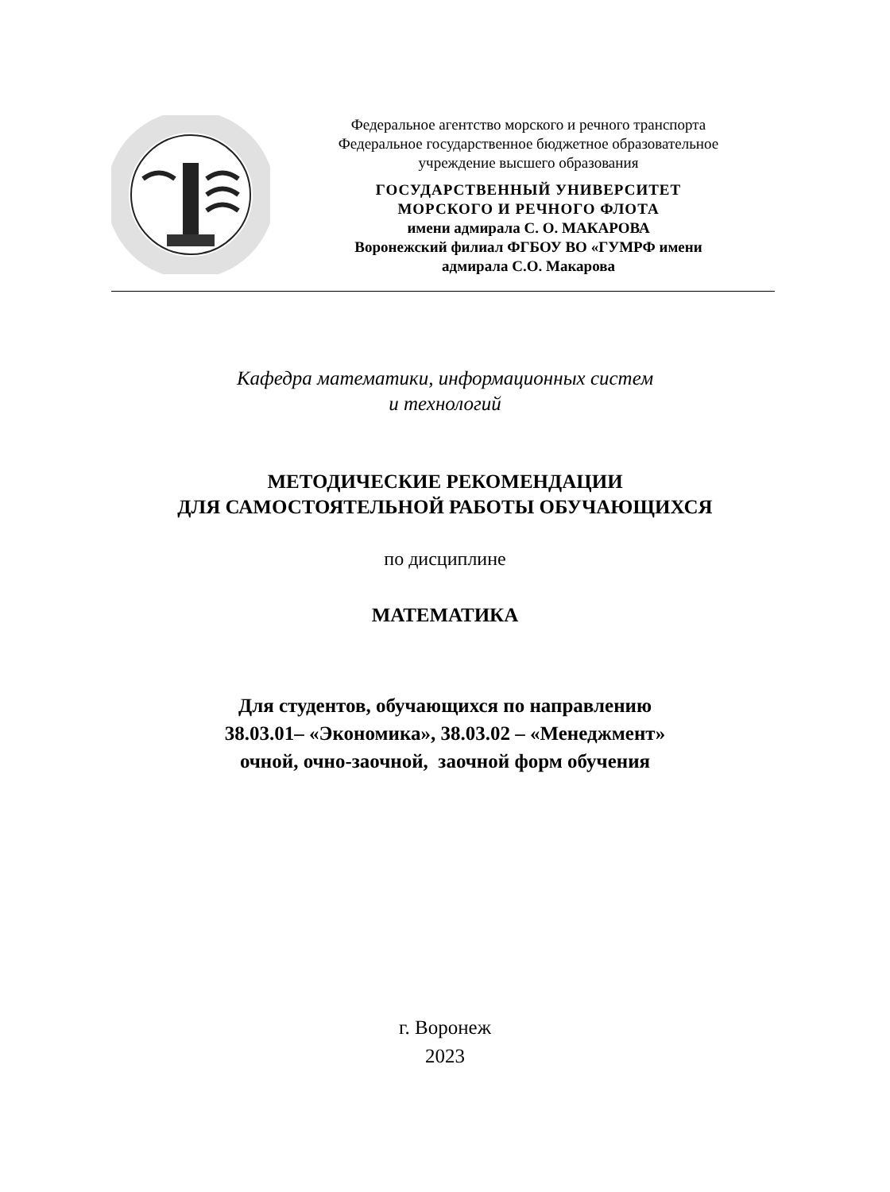Федеральное агентство морского и речного транспорта
Федеральное государственное бюджетное образовательное
учреждение высшего образования
ГОСУДАРСТВЕННЫЙ УНИВЕРСИТЕТ
МОРСКОГО И РЕЧНОГО ФЛОТА
имени адмирала С. О. МАКАРОВА
Воронежский филиал ФГБОУ ВО «ГУМРФ имени
адмирала С.О. Макарова
Кафедра математики, информационных систем
и технологий
МЕТОДИЧЕСКИЕ РЕКОМЕНДАЦИИ
ДЛЯ САМОСТОЯТЕЛЬНОЙ РАБОТЫ ОБУЧАЮЩИХСЯ
по дисциплине
МАТЕМАТИКА
Для студентов, обучающихся по направлению
38.03.01– «Экономика», 38.03.02 – «Менеджмент»
очной, очно-заочной, заочной форм обучения
г. Воронеж
2023